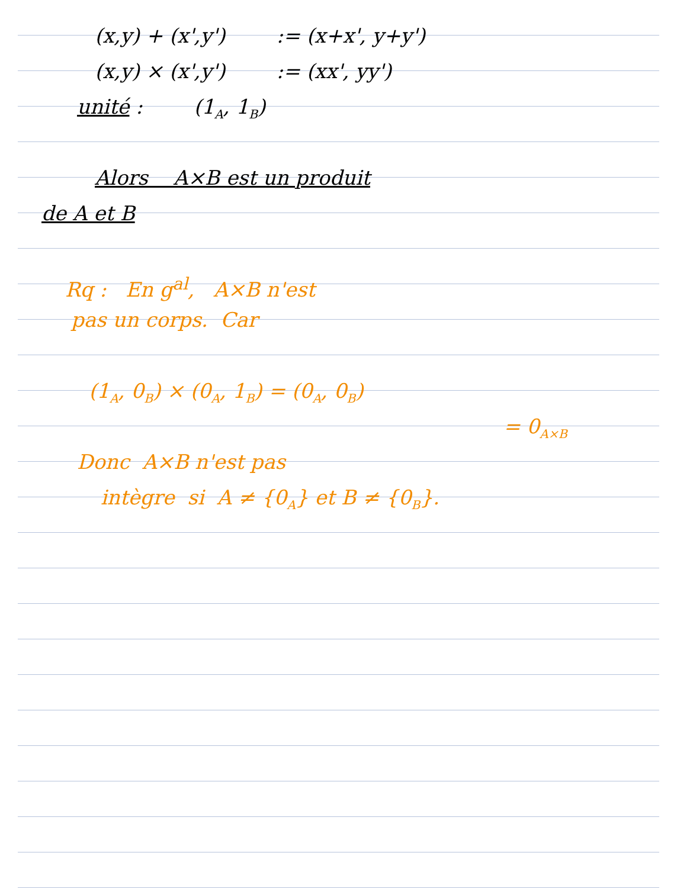(x,y) + (x',y') := (x+x', y+y')
(x,y) × (x',y') := (xx', yy')
unité : (1<sub>A</sub>, 1<sub>B</sub>)
Alors A×B est un produit
de A et B
Rq : En g<sup>al</sup>, A×B n'est
pas un corps. Car
(1<sub>A</sub>, 0<sub>B</sub>) × (0<sub>A</sub>, 1<sub>B</sub>) = (0<sub>A</sub>, 0<sub>B</sub>)
= 0<sub>A×B</sub>
Donc A×B n'est pas
intègre si A ≠ {0<sub>A</sub>} et B ≠ {0<sub>B</sub>}.